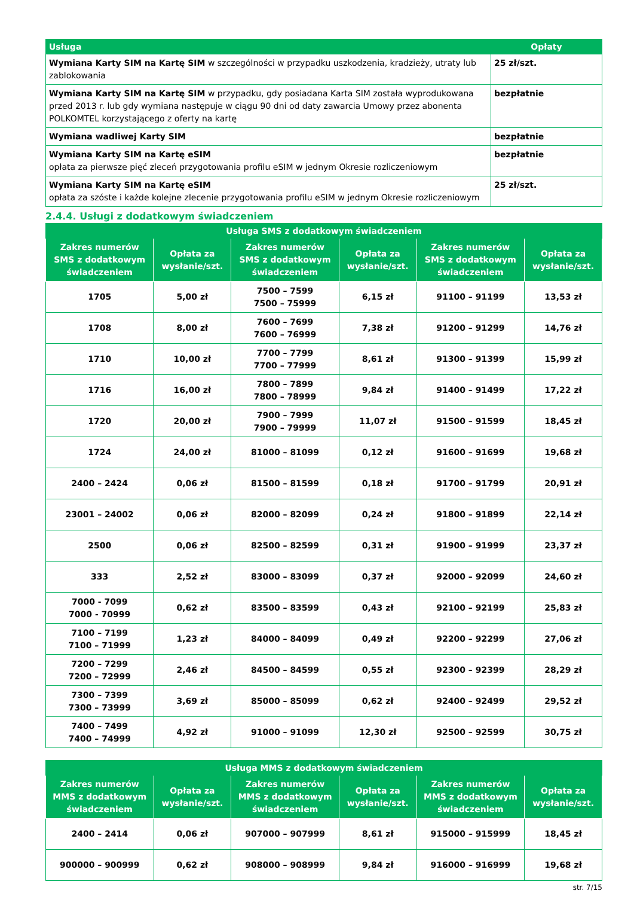| Usługa | Opłaty |
| --- | --- |
| Wymiana Karty SIM na Kartę SIM w szczególności w przypadku uszkodzenia, kradzieży, utraty lub zablokowania | 25 zł/szt. |
| Wymiana Karty SIM na Kartę SIM w przypadku, gdy posiadana Karta SIM została wyprodukowana przed 2013 r. lub gdy wymiana następuje w ciągu 90 dni od daty zawarcia Umowy przez abonenta POLKOMTEL korzystającego z oferty na kartę | bezpłatnie |
| Wymiana wadliwej Karty SIM | bezpłatnie |
| Wymiana Karty SIM na Kartę eSIM opłata za pierwsze pięć zleceń przygotowania profilu eSIM w jednym Okresie rozliczeniowym | bezpłatnie |
| Wymiana Karty SIM na Kartę eSIM opłata za szóste i każde kolejne zlecenie przygotowania profilu eSIM w jednym Okresie rozliczeniowym | 25 zł/szt. |
2.4.4. Usługi z dodatkowym świadczeniem
| Usługa SMS z dodatkowym świadczeniem | | | | | |
| --- | --- | --- | --- | --- | --- |
| Zakres numerów SMS z dodatkowym świadczeniem | Opłata za wysłanie/szt. | Zakres numerów SMS z dodatkowym świadczeniem | Opłata za wysłanie/szt. | Zakres numerów SMS z dodatkowym świadczeniem | Opłata za wysłanie/szt. |
| 1705 | 5,00 zł | 7500 – 7599 7500 – 75999 | 6,15 zł | 91100 – 91199 | 13,53 zł |
| 1708 | 8,00 zł | 7600 – 7699 7600 – 76999 | 7,38 zł | 91200 – 91299 | 14,76 zł |
| 1710 | 10,00 zł | 7700 – 7799 7700 – 77999 | 8,61 zł | 91300 – 91399 | 15,99 zł |
| 1716 | 16,00 zł | 7800 – 7899 7800 – 78999 | 9,84 zł | 91400 – 91499 | 17,22 zł |
| 1720 | 20,00 zł | 7900 – 7999 7900 – 79999 | 11,07 zł | 91500 – 91599 | 18,45 zł |
| 1724 | 24,00 zł | 81000 – 81099 | 0,12 zł | 91600 – 91699 | 19,68 zł |
| 2400 – 2424 | 0,06 zł | 81500 – 81599 | 0,18 zł | 91700 – 91799 | 20,91 zł |
| 23001 – 24002 | 0,06 zł | 82000 – 82099 | 0,24 zł | 91800 – 91899 | 22,14 zł |
| 2500 | 0,06 zł | 82500 – 82599 | 0,31 zł | 91900 – 91999 | 23,37 zł |
| 333 | 2,52 zł | 83000 – 83099 | 0,37 zł | 92000 – 92099 | 24,60 zł |
| 7000 - 7099 7000 - 70999 | 0,62 zł | 83500 – 83599 | 0,43 zł | 92100 – 92199 | 25,83 zł |
| 7100 – 7199 7100 – 71999 | 1,23 zł | 84000 – 84099 | 0,49 zł | 92200 – 92299 | 27,06 zł |
| 7200 – 7299 7200 – 72999 | 2,46 zł | 84500 – 84599 | 0,55 zł | 92300 – 92399 | 28,29 zł |
| 7300 – 7399 7300 – 73999 | 3,69 zł | 85000 – 85099 | 0,62 zł | 92400 – 92499 | 29,52 zł |
| 7400 – 7499 7400 – 74999 | 4,92 zł | 91000 – 91099 | 12,30 zł | 92500 – 92599 | 30,75 zł |
| Usługa MMS z dodatkowym świadczeniem | | | | | |
| --- | --- | --- | --- | --- | --- |
| Zakres numerów MMS z dodatkowym świadczeniem | Opłata za wysłanie/szt. | Zakres numerów MMS z dodatkowym świadczeniem | Opłata za wysłanie/szt. | Zakres numerów MMS z dodatkowym świadczeniem | Opłata za wysłanie/szt. |
| 2400 – 2414 | 0,06 zł | 907000 – 907999 | 8,61 zł | 915000 – 915999 | 18,45 zł |
| 900000 – 900999 | 0,62 zł | 908000 – 908999 | 9,84 zł | 916000 – 916999 | 19,68 zł |
str. 7/15